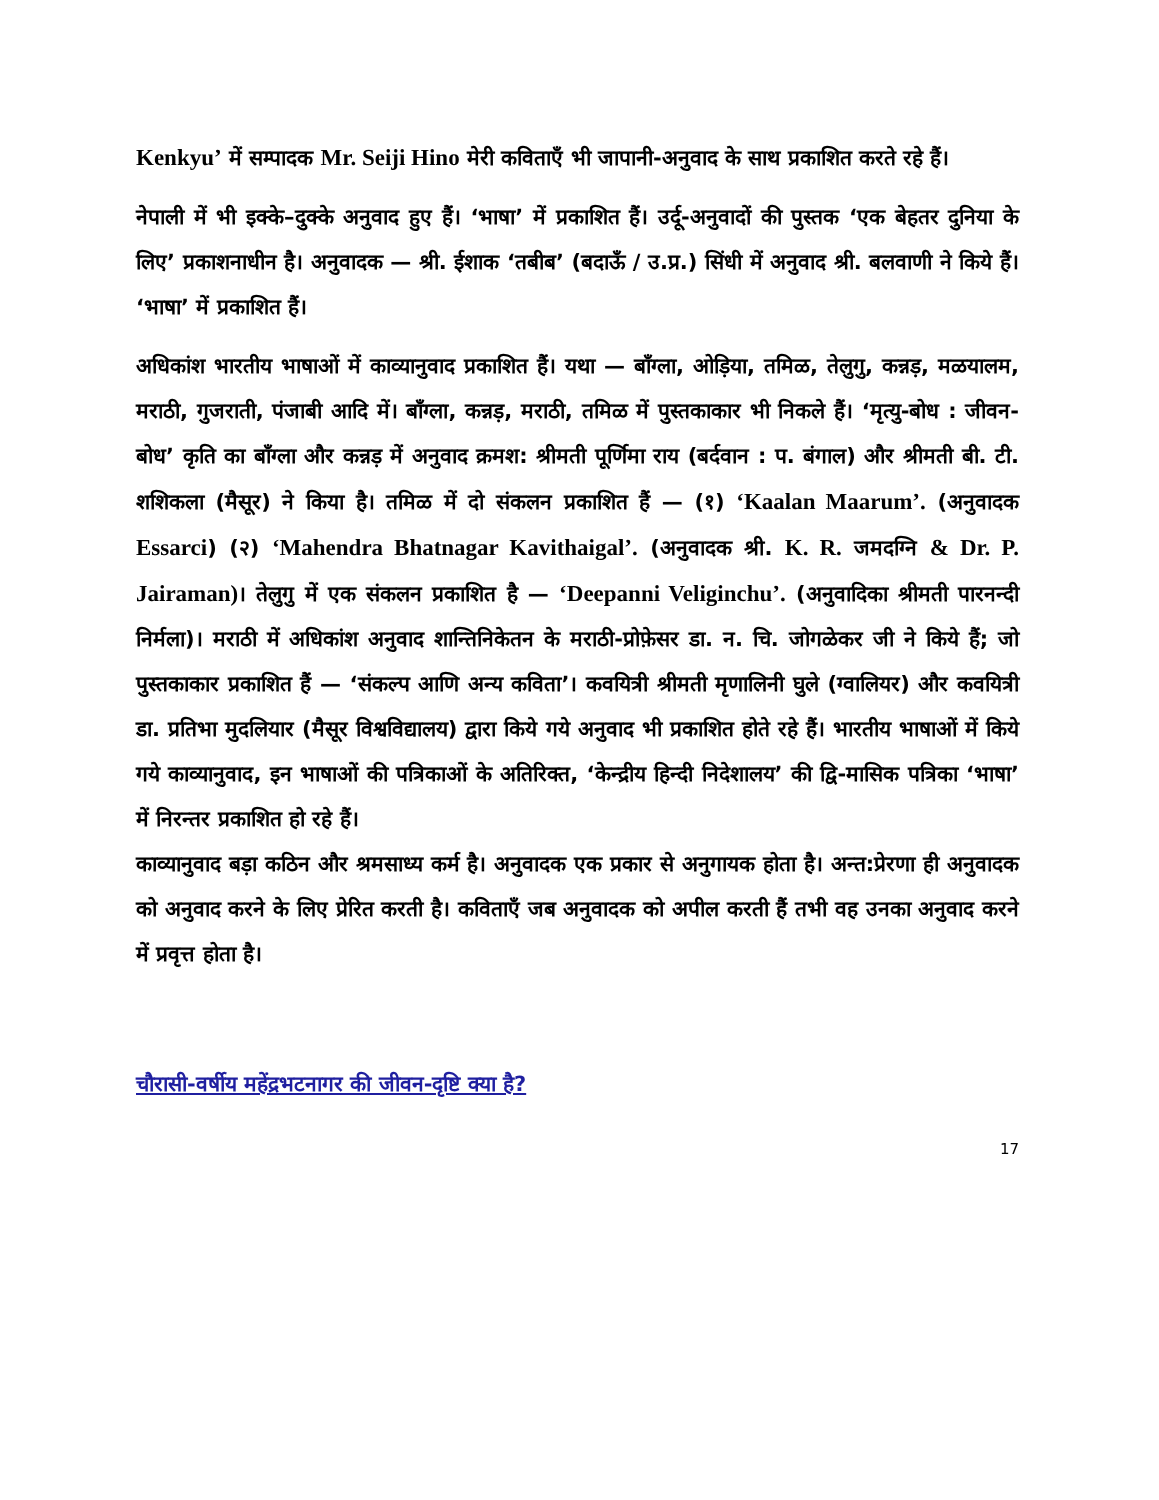Kenkyu’ में सम्पादक Mr. Seiji Hino मेरी कविताएँ भी जापानी-अनुवाद के साथ प्रकाशित करते रहे हैं।
नेपाली में भी इक्के–दुक्के अनुवाद हुए हैं। ‘भाषा’ में प्रकाशित हैं। उर्दू-अनुवादों की पुस्तक ‘एक बेहतर दुनिया के लिए’ प्रकाशनाधीन है। अनुवादक — श्री. ईशाक ‘तबीब’ (बदाऊँ / उ.प्र.) सिंधी में अनुवाद श्री. बलवाणी ने किये हैं। ‘भाषा’ में प्रकाशित हैं।
अधिकांश भारतीय भाषाओं में काव्यानुवाद प्रकाशित हैं। यथा — बाँग्ला, ओड़िया, तमिळ, तेलुगु, कन्नड़, मळयालम, मराठी, गुजराती, पंजाबी आदि में। बाँग्ला, कन्नड़, मराठी, तमिळ में पुस्तकाकार भी निकले हैं। ‘मृत्यु-बोध : जीवन-बोध’ कृति का बाँग्ला और कन्नड़ में अनुवाद क्रमश: श्रीमती पूर्णिमा राय (बर्दवान : प. बंगाल) और श्रीमती बी. टी. शशिकला (मैसूर) ने किया है। तमिळ में दो संकलन प्रकाशित हैं — (१) ‘Kaalan Maarum’. (अनुवादक Essarci) (२) ‘Mahendra Bhatnagar Kavithaigal’. (अनुवादक श्री. K. R. जमदग्नि & Dr. P. Jairaman)। तेलुगु में एक संकलन प्रकाशित है — ‘Deepanni Veliginchu’. (अनुवादिका श्रीमती पारनन्दी निर्मला)। मराठी में अधिकांश अनुवाद शान्तिनिकेतन के मराठी-प्रोफ़ेसर डा. न. चि. जोगळेकर जी ने किये हैं; जो पुस्तकाकार प्रकाशित हैं — ‘संकल्प आणि अन्य कविता’। कवयित्री श्रीमती मृणालिनी घुले (ग्वालियर) और कवयित्री डा. प्रतिभा मुदलियार (मैसूर विश्वविद्यालय) द्वारा किये गये अनुवाद भी प्रकाशित होते रहे हैं। भारतीय भाषाओं में किये गये काव्यानुवाद, इन भाषाओं की पत्रिकाओं के अतिरिक्त, ‘केन्द्रीय हिन्दी निदेशालय’ की द्वि-मासिक पत्रिका ‘भाषा’ में निरन्तर प्रकाशित हो रहे हैं।
काव्यानुवाद बड़ा कठिन और श्रमसाध्य कर्म है। अनुवादक एक प्रकार से अनुगायक होता है। अन्त:प्रेरणा ही अनुवादक को अनुवाद करने के लिए प्रेरित करती है। कविताएँ जब अनुवादक को अपील करती हैं तभी वह उनका अनुवाद करने में प्रवृत्त होता है।
चौरासी-वर्षीय महेंद्रभटनागर की जीवन-दृष्टि क्या है?
17